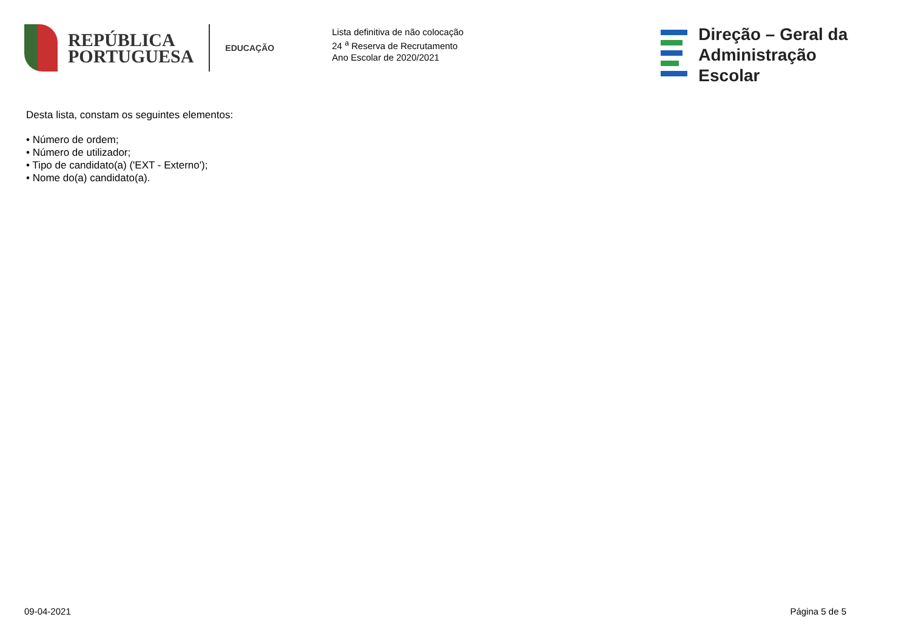REPÚBLICA
PORTUGUESA
EDUCAÇÃO
Lista definitiva de não colocação
24 <sup>a</sup> Reserva de Recrutamento
Ano Escolar de 2020/2021
Direção – Geral da
Administração Escolar
Desta lista, constam os seguintes elementos:
• Número de ordem;
• Número de utilizador;
• Tipo de candidato(a) ('EXT - Externo');
• Nome do(a) candidato(a).
09-04-2021 Página 5 de 5